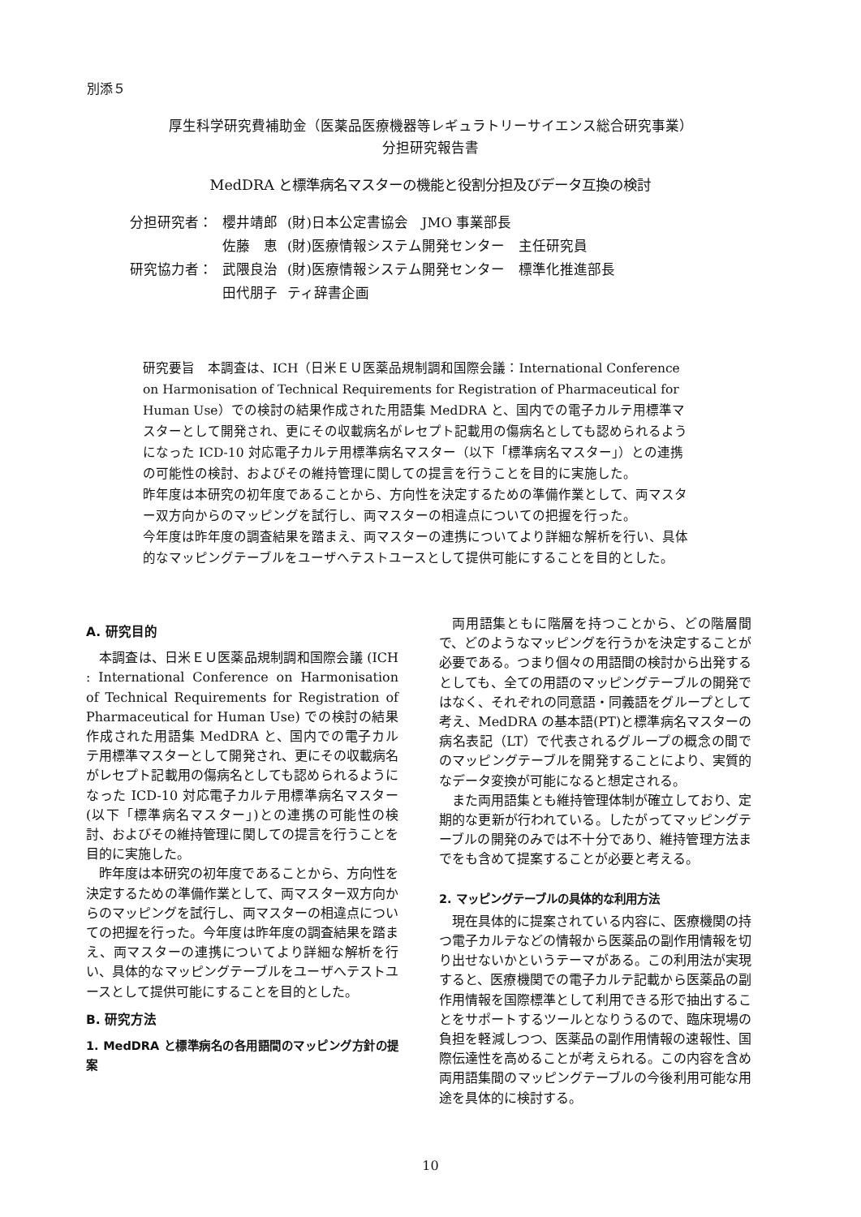別添５
厚生科学研究費補助金（医薬品医療機器等レギュラトリーサイエンス総合研究事業）
分担研究報告書
MedDRA と標準病名マスターの機能と役割分担及びデータ互換の検討
| 分担研究者： | 櫻井靖郎 | (財)日本公定書協会 JMO 事業部長 |
| | 佐藤 恵 | (財)医療情報システム開発センター 主任研究員 |
| 研究協力者： | 武隈良治 | (財)医療情報システム開発センター 標準化推進部長 |
| | 田代朋子 | ティ辞書企画 |
研究要旨　本調査は、ICH（日米ＥＵ医薬品規制調和国際会議：International Conference on Harmonisation of Technical Requirements for Registration of Pharmaceutical for Human Use）での検討の結果作成された用語集 MedDRA と、国内での電子カルテ用標準マスターとして開発され、更にその収載病名がレセプト記載用の傷病名としても認められるようになった ICD-10 対応電子カルテ用標準病名マスター（以下「標準病名マスター」）との連携の可能性の検討、およびその維持管理に関しての提言を行うことを目的に実施した。
昨年度は本研究の初年度であることから、方向性を決定するための準備作業として、両マスター双方向からのマッピングを試行し、両マスターの相違点についての把握を行った。
今年度は昨年度の調査結果を踏まえ、両マスターの連携についてより詳細な解析を行い、具体的なマッピングテーブルをユーザへテストユースとして提供可能にすることを目的とした。
A. 研究目的
本調査は、日米ＥＵ医薬品規制調和国際会議 (ICH : International Conference on Harmonisation of Technical Requirements for Registration of Pharmaceutical for Human Use) での検討の結果作成された用語集 MedDRA と、国内での電子カルテ用標準マスターとして開発され、更にその収載病名がレセプト記載用の傷病名としても認められるようになった ICD-10 対応電子カルテ用標準病名マスター(以下「標準病名マスター」)との連携の可能性の検討、およびその維持管理に関しての提言を行うことを目的に実施した。
昨年度は本研究の初年度であることから、方向性を決定するための準備作業として、両マスター双方向からのマッピングを試行し、両マスターの相違点についての把握を行った。今年度は昨年度の調査結果を踏まえ、両マスターの連携についてより詳細な解析を行い、具体的なマッピングテーブルをユーザへテストユースとして提供可能にすることを目的とした。
B. 研究方法
1. MedDRA と標準病名の各用語間のマッピング方針の提案
両用語集ともに階層を持つことから、どの階層間で、どのようなマッピングを行うかを決定することが必要である。つまり個々の用語間の検討から出発するとしても、全ての用語のマッピングテーブルの開発ではなく、それぞれの同意語・同義語をグループとして考え、MedDRA の基本語(PT)と標準病名マスターの病名表記（LT）で代表されるグループの概念の間でのマッピングテーブルを開発することにより、実質的なデータ変換が可能になると想定される。
また両用語集とも維持管理体制が確立しており、定期的な更新が行われている。したがってマッピングテーブルの開発のみでは不十分であり、維持管理方法までをも含めて提案することが必要と考える。
2. マッピングテーブルの具体的な利用方法
現在具体的に提案されている内容に、医療機関の持つ電子カルテなどの情報から医薬品の副作用情報を切り出せないかというテーマがある。この利用法が実現すると、医療機関での電子カルテ記載から医薬品の副作用情報を国際標準として利用できる形で抽出することをサポートするツールとなりうるので、臨床現場の負担を軽減しつつ、医薬品の副作用情報の速報性、国際伝達性を高めることが考えられる。この内容を含め両用語集間のマッピングテーブルの今後利用可能な用途を具体的に検討する。
10